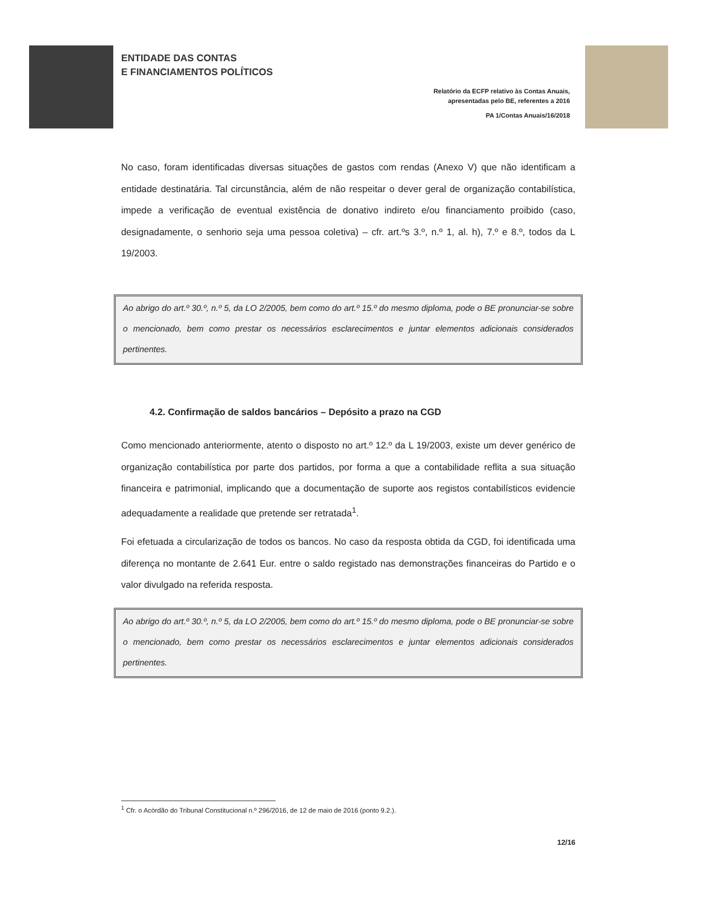ENTIDADE DAS CONTAS
E FINANCIAMENTOS POLÍTICOS
Relatório da ECFP relativo às Contas Anuais,
apresentadas pelo BE, referentes a 2016
PA 1/Contas Anuais/16/2018
No caso, foram identificadas diversas situações de gastos com rendas (Anexo V) que não identificam a entidade destinatária. Tal circunstância, além de não respeitar o dever geral de organização contabilística, impede a verificação de eventual existência de donativo indireto e/ou financiamento proibido (caso, designadamente, o senhorio seja uma pessoa coletiva) – cfr. art.ºs 3.º, n.º 1, al. h), 7.º e 8.º, todos da L 19/2003.
Ao abrigo do art.º 30.º, n.º 5, da LO 2/2005, bem como do art.º 15.º do mesmo diploma, pode o BE pronunciar-se sobre o mencionado, bem como prestar os necessários esclarecimentos e juntar elementos adicionais considerados pertinentes.
4.2. Confirmação de saldos bancários – Depósito a prazo na CGD
Como mencionado anteriormente, atento o disposto no art.º 12.º da L 19/2003, existe um dever genérico de organização contabilística por parte dos partidos, por forma a que a contabilidade reflita a sua situação financeira e patrimonial, implicando que a documentação de suporte aos registos contabilísticos evidencie adequadamente a realidade que pretende ser retratada<sup>1</sup>.
Foi efetuada a circularização de todos os bancos. No caso da resposta obtida da CGD, foi identificada uma diferença no montante de 2.641 Eur. entre o saldo registado nas demonstrações financeiras do Partido e o valor divulgado na referida resposta.
Ao abrigo do art.º 30.º, n.º 5, da LO 2/2005, bem como do art.º 15.º do mesmo diploma, pode o BE pronunciar-se sobre o mencionado, bem como prestar os necessários esclarecimentos e juntar elementos adicionais considerados pertinentes.
<sup>1</sup> Cfr. o Acórdão do Tribunal Constitucional n.º 296/2016, de 12 de maio de 2016 (ponto 9.2.).
12/16